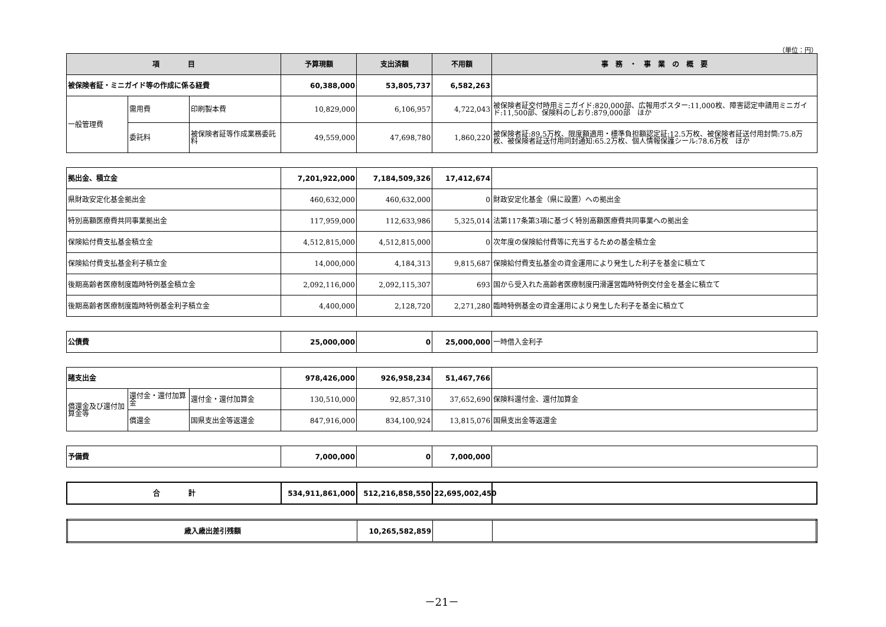（単位：円）
| 項 目 | | | 予算現額 | 支出済額 | 不用額 | 事 務 ・ 事 業 の 概 要 |
| --- | --- | --- | --- | --- | --- | --- |
| 被保険者証・ミニガイド等の作成に係る経費 | | | 60,388,000 | 53,805,737 | 6,582,263 | |
| 一般管理費 | 需用費 | 印刷製本費 | 10,829,000 | 6,106,957 | 4,722,043 | 被保険者証交付時用ミニガイド:820,000部、広報用ポスター:11,000枚、障害認定申請用ミニガイド:11,500部、保険料のしおり:879,000部 ほか |
| | 委託料 | 被保険者証等作成業務委託料 | 49,559,000 | 47,698,780 | 1,860,220 | 被保険者証:89.5万枚、限度額適用・標準負担額認定証:12.5万枚、被保険者証送付用封筒:75.8万枚、被保険者証送付用同封通知:65.2万枚、個人情報保護シール:78.6万枚 ほか |
| 拠出金、積立金 | 7,201,922,000 | 7,184,509,326 | 17,412,674 | |
| 県財政安定化基金拠出金 | 460,632,000 | 460,632,000 | 0 | 財政安定化基金（県に設置）への拠出金 |
| 特別高額医療費共同事業拠出金 | 117,959,000 | 112,633,986 | 5,325,014 | 法第117条第3項に基づく特別高額医療費共同事業への拠出金 |
| 保険給付費支払基金積立金 | 4,512,815,000 | 4,512,815,000 | 0 | 次年度の保険給付費等に充当するための基金積立金 |
| 保険給付費支払基金利子積立金 | 14,000,000 | 4,184,313 | 9,815,687 | 保険給付費支払基金の資金運用により発生した利子を基金に積立て |
| 後期高齢者医療制度臨時特例基金積立金 | 2,092,116,000 | 2,092,115,307 | 693 | 国から受入れた高齢者医療制度円滑運営臨時特例交付金を基金に積立て |
| 後期高齢者医療制度臨時特例基金利子積立金 | 4,400,000 | 2,128,720 | 2,271,280 | 臨時特例基金の資金運用により発生した利子を基金に積立て |
| 公債費 | 25,000,000 | 0 | 25,000,000 | 一時借入金利子 |
| 諸支出金 | | | 978,426,000 | 926,958,234 | 51,467,766 | |
| 償還金及び還付加算金等 | 還付金・還付加算金 | 還付金・還付加算金 | 130,510,000 | 92,857,310 | 37,652,690 | 保険料還付金、還付加算金 |
| | 償還金 | 国県支出金等返還金 | 847,916,000 | 834,100,924 | 13,815,076 | 国県支出金等返還金 |
| 予備費 | 7,000,000 | 0 | 7,000,000 | |
| 合 計 | 534,911,861,000 | 512,216,858,550 | 22,695,002,450 | |
| 歳入歳出差引残額 | 10,265,582,859 | | |
－21－